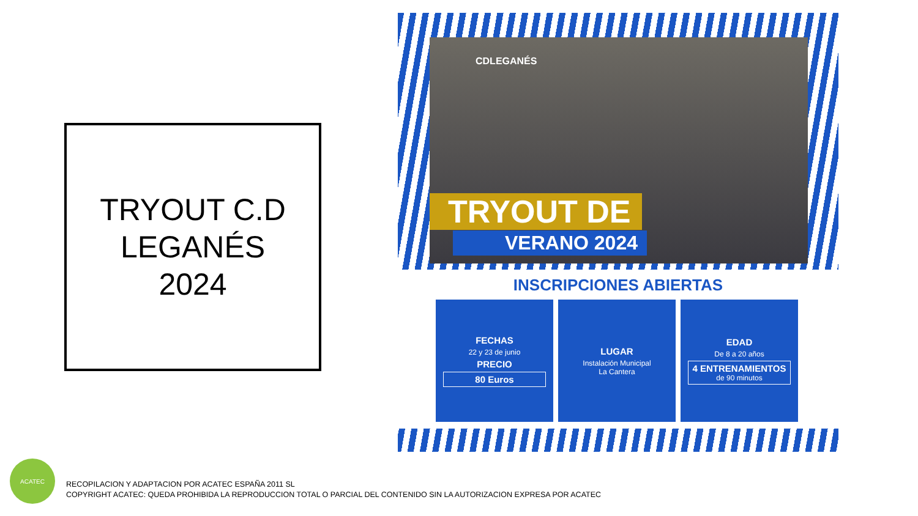TRYOUT C.D
LEGANÉS
2024
CDLEGANÉS
TRYOUT DE
VERANO 2024
INSCRIPCIONES ABIERTAS
FECHAS
22 y 23 de junio
PRECIO
80 Euros
LUGAR
Instalación Municipal
La Cantera
EDAD
De 8 a 20 años
4 ENTRENAMIENTOS
de 90 minutos
ACATEC
RECOPILACION Y ADAPTACION POR ACATEC ESPAÑA 2011 SL
COPYRIGHT ACATEC: QUEDA PROHIBIDA LA REPRODUCCION TOTAL O PARCIAL DEL CONTENIDO SIN LA AUTORIZACION EXPRESA POR ACATEC